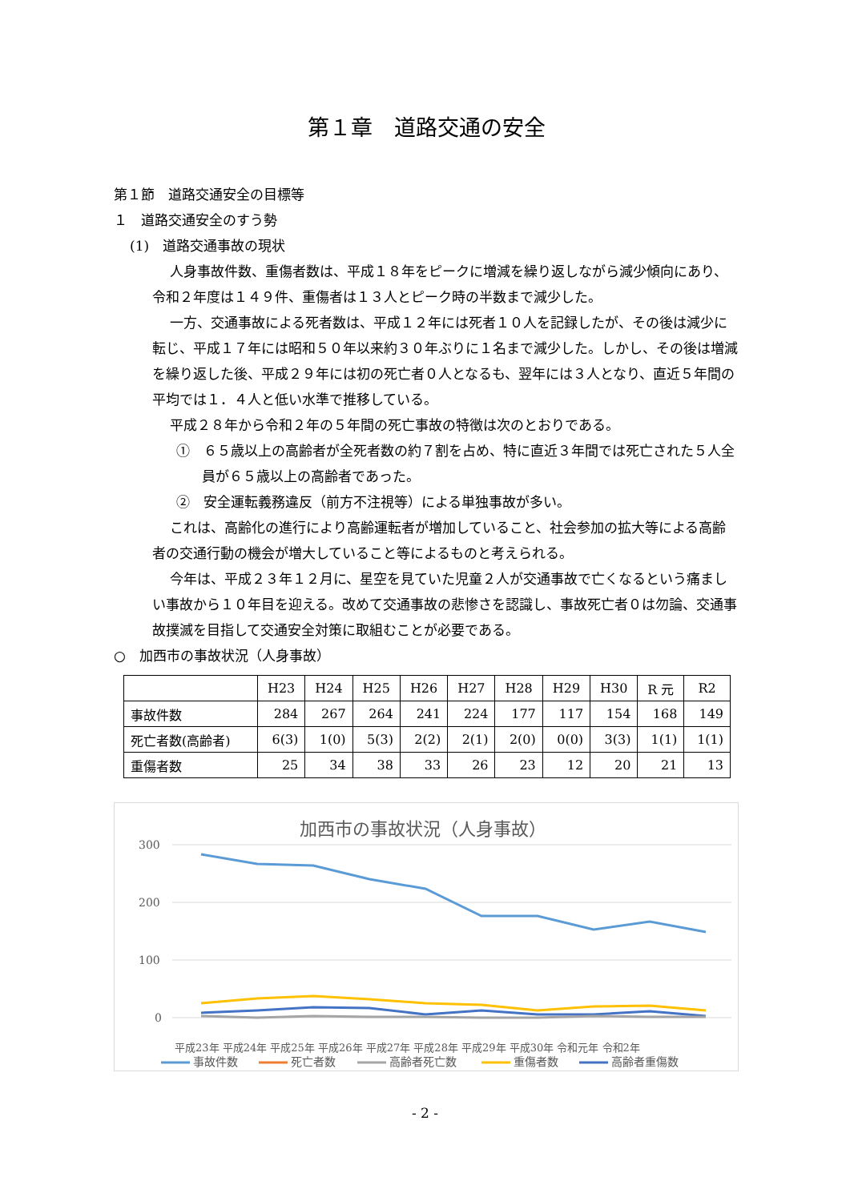第１章　道路交通の安全
第１節　道路交通安全の目標等
１　道路交通安全のすう勢
(1)　道路交通事故の現状
人身事故件数、重傷者数は、平成１８年をピークに増減を繰り返しながら減少傾向にあり、令和２年度は１４９件、重傷者は１３人とピーク時の半数まで減少した。
一方、交通事故による死者数は、平成１２年には死者１０人を記録したが、その後は減少に転じ、平成１７年には昭和５０年以来約３０年ぶりに１名まで減少した。しかし、その後は増減を繰り返した後、平成２９年には初の死亡者０人となるも、翌年には３人となり、直近５年間の平均では１．４人と低い水準で推移している。
平成２８年から令和２年の５年間の死亡事故の特徴は次のとおりである。
①　６５歳以上の高齢者が全死者数の約７割を占め、特に直近３年間では死亡された５人全員が６５歳以上の高齢者であった。
②　安全運転義務違反（前方不注視等）による単独事故が多い。
これは、高齢化の進行により高齢運転者が増加していること、社会参加の拡大等による高齢者の交通行動の機会が増大していること等によるものと考えられる。
今年は、平成２３年１２月に、星空を見ていた児童２人が交通事故で亡くなるという痛ましい事故から１０年目を迎える。改めて交通事故の悲惨さを認識し、事故死亡者０は勿論、交通事故撲滅を目指して交通安全対策に取組むことが必要である。
○　加西市の事故状況（人身事故）
| | H23 | H24 | H25 | H26 | H27 | H28 | H29 | H30 | R 元 | R2 |
| --- | --- | --- | --- | --- | --- | --- | --- | --- | --- | --- |
| 事故件数 | 284 | 267 | 264 | 241 | 224 | 177 | 117 | 154 | 168 | 149 |
| 死亡者数(高齢者) | 6(3) | 1(0) | 5(3) | 2(2) | 2(1) | 2(0) | 0(0) | 3(3) | 1(1) | 1(1) |
| 重傷者数 | 25 | 34 | 38 | 33 | 26 | 23 | 12 | 20 | 21 | 13 |
加西市の事故状況（人身事故）
300
200
100
0
平成23年 平成24年 平成25年 平成26年 平成27年 平成28年 平成29年 平成30年 令和元年 令和2年
事故件数
死亡者数
高齢者死亡数
重傷者数
高齢者重傷数
- 2 -